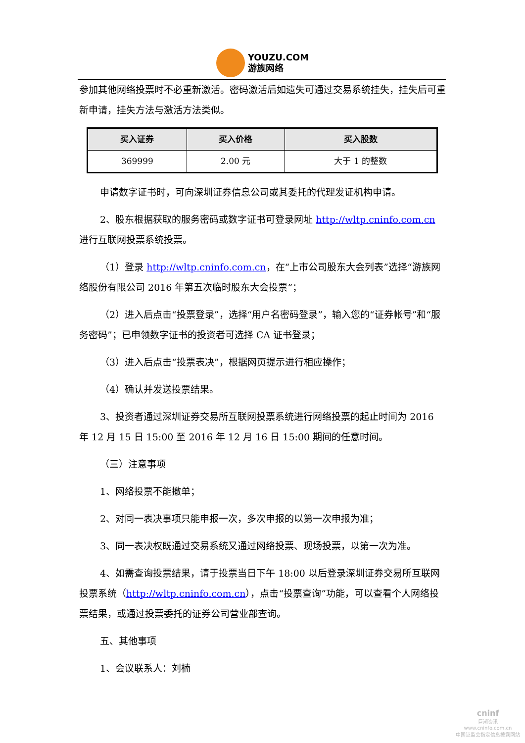YOUZU.COM
游族网络
参加其他网络投票时不必重新激活。密码激活后如遗失可通过交易系统挂失，挂失后可重新申请，挂失方法与激活方法类似。
| 买入证券 | 买入价格 | 买入股数 |
| --- | --- | --- |
| 369999 | 2.00 元 | 大于 1 的整数 |
申请数字证书时，可向深圳证券信息公司或其委托的代理发证机构申请。
2、股东根据获取的服务密码或数字证书可登录网址 http://wltp.cninfo.com.cn 进行互联网投票系统投票。
（1）登录 http://wltp.cninfo.com.cn，在“上市公司股东大会列表”选择“游族网络股份有限公司 2016 年第五次临时股东大会投票”；
（2）进入后点击“投票登录”，选择“用户名密码登录”，输入您的“证券帐号”和“服务密码”；已申领数字证书的投资者可选择 CA 证书登录；
（3）进入后点击“投票表决”，根据网页提示进行相应操作；
（4）确认并发送投票结果。
3、投资者通过深圳证券交易所互联网投票系统进行网络投票的起止时间为 2016 年 12 月 15 日 15:00 至 2016 年 12 月 16 日 15:00 期间的任意时间。
（三）注意事项
1、网络投票不能撤单；
2、对同一表决事项只能申报一次，多次申报的以第一次申报为准；
3、同一表决权既通过交易系统又通过网络投票、现场投票，以第一次为准。
4、如需查询投票结果，请于投票当日下午 18:00 以后登录深圳证券交易所互联网投票系统（http://wltp.cninfo.com.cn），点击“投票查询”功能，可以查看个人网络投票结果，或通过投票委托的证券公司营业部查询。
五、其他事项
1、会议联系人：刘楠
cninf
巨潮资讯
www.cninfo.com.cn
中国证监会指定信息披露网站